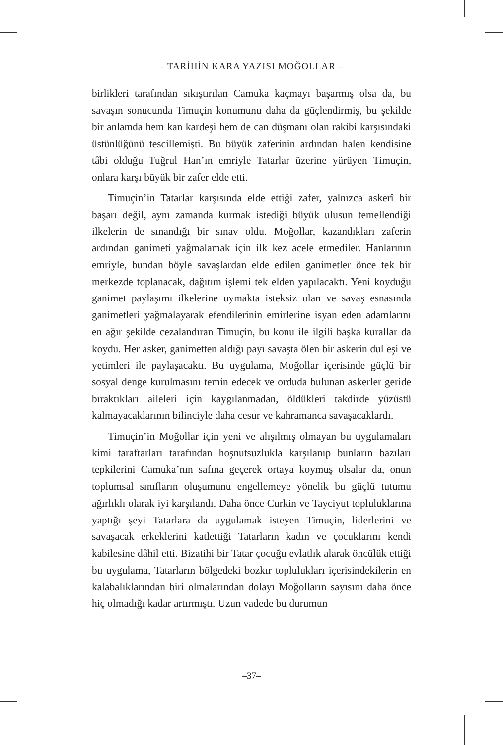– TARİHİN KARA YAZISI MOĞOLLAR –
birlikleri tarafından sıkıştırılan Camuka kaçmayı başarmış olsa da, bu savaşın sonucunda Timuçin konumunu daha da güçlendirmiş, bu şekilde bir anlamda hem kan kardeşi hem de can düşmanı olan rakibi karşısındaki üstünlüğünü tescillemişti. Bu büyük zaferinin ardından halen kendisine tâbi olduğu Tuğrul Han’ın emriyle Tatarlar üzerine yürüyen Timuçin, onlara karşı büyük bir zafer elde etti.
Timuçin’in Tatarlar karşısında elde ettiği zafer, yalnızca askerî bir başarı değil, aynı zamanda kurmak istediği büyük ulusun temellendiği ilkelerin de sınandığı bir sınav oldu. Moğollar, kazandıkları zaferin ardından ganimeti yağmalamak için ilk kez acele etmediler. Hanlarının emriyle, bundan böyle savaşlardan elde edilen ganimetler önce tek bir merkezde toplanacak, dağıtım işlemi tek elden yapılacaktı. Yeni koyduğu ganimet paylaşımı ilkelerine uymakta isteksiz olan ve savaş esnasında ganimetleri yağmalayarak efendilerinin emirlerine isyan eden adamlarını en ağır şekilde cezalandıran Timuçin, bu konu ile ilgili başka kurallar da koydu. Her asker, ganimetten aldığı payı savaşta ölen bir askerin dul eşi ve yetimleri ile paylaşacaktı. Bu uygulama, Moğollar içerisinde güçlü bir sosyal denge kurulmasını temin edecek ve orduda bulunan askerler geride bıraktıkları aileleri için kaygılanmadan, öldükleri takdirde yüzüstü kalmayacaklarının bilinciyle daha cesur ve kahramanca savaşacaklardı.
Timuçin’in Moğollar için yeni ve alışılmış olmayan bu uygulamaları kimi taraftarları tarafından hoşnutsuzlukla karşılanıp bunların bazıları tepkilerini Camuka’nın safına geçerek ortaya koymuş olsalar da, onun toplumsal sınıfların oluşumunu engellemeye yönelik bu güçlü tutumu ağırlıklı olarak iyi karşılandı. Daha önce Curkin ve Tayciyut topluluklarına yaptığı şeyi Tatarlara da uygulamak isteyen Timuçin, liderlerini ve savaşacak erkeklerini katlettiği Tatarların kadın ve çocuklarını kendi kabilesine dâhil etti. Bizatihi bir Tatar çocuğu evlatlık alarak öncülük ettiği bu uygulama, Tatarların bölgedeki bozkır toplulukları içerisindekilerin en kalabalıklarından biri olmalarından dolayı Moğolların sayısını daha önce hiç olmadığı kadar artırmıştı. Uzun vadede bu durumun
–37–